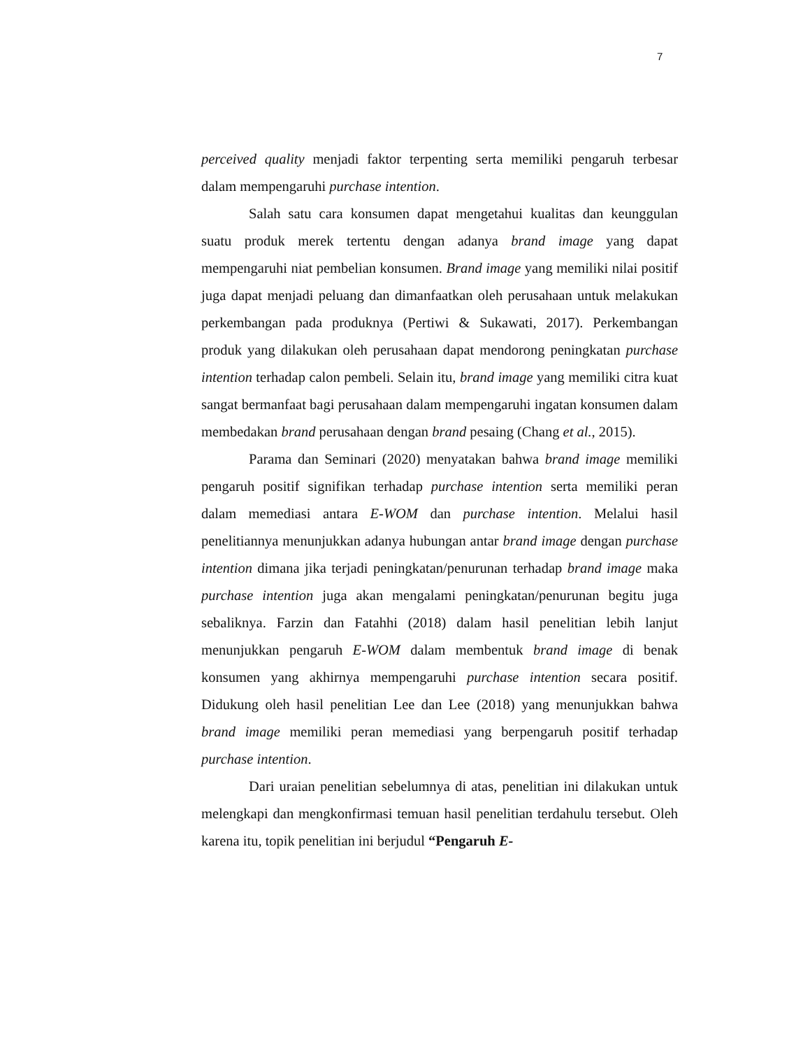7
perceived quality menjadi faktor terpenting serta memiliki pengaruh terbesar dalam mempengaruhi purchase intention.
Salah satu cara konsumen dapat mengetahui kualitas dan keunggulan suatu produk merek tertentu dengan adanya brand image yang dapat mempengaruhi niat pembelian konsumen. Brand image yang memiliki nilai positif juga dapat menjadi peluang dan dimanfaatkan oleh perusahaan untuk melakukan perkembangan pada produknya (Pertiwi & Sukawati, 2017). Perkembangan produk yang dilakukan oleh perusahaan dapat mendorong peningkatan purchase intention terhadap calon pembeli. Selain itu, brand image yang memiliki citra kuat sangat bermanfaat bagi perusahaan dalam mempengaruhi ingatan konsumen dalam membedakan brand perusahaan dengan brand pesaing (Chang et al., 2015).
Parama dan Seminari (2020) menyatakan bahwa brand image memiliki pengaruh positif signifikan terhadap purchase intention serta memiliki peran dalam memediasi antara E-WOM dan purchase intention. Melalui hasil penelitiannya menunjukkan adanya hubungan antar brand image dengan purchase intention dimana jika terjadi peningkatan/penurunan terhadap brand image maka purchase intention juga akan mengalami peningkatan/penurunan begitu juga sebaliknya. Farzin dan Fatahhi (2018) dalam hasil penelitian lebih lanjut menunjukkan pengaruh E-WOM dalam membentuk brand image di benak konsumen yang akhirnya mempengaruhi purchase intention secara positif. Didukung oleh hasil penelitian Lee dan Lee (2018) yang menunjukkan bahwa brand image memiliki peran memediasi yang berpengaruh positif terhadap purchase intention.
Dari uraian penelitian sebelumnya di atas, penelitian ini dilakukan untuk melengkapi dan mengkonfirmasi temuan hasil penelitian terdahulu tersebut. Oleh karena itu, topik penelitian ini berjudul “Pengaruh E-